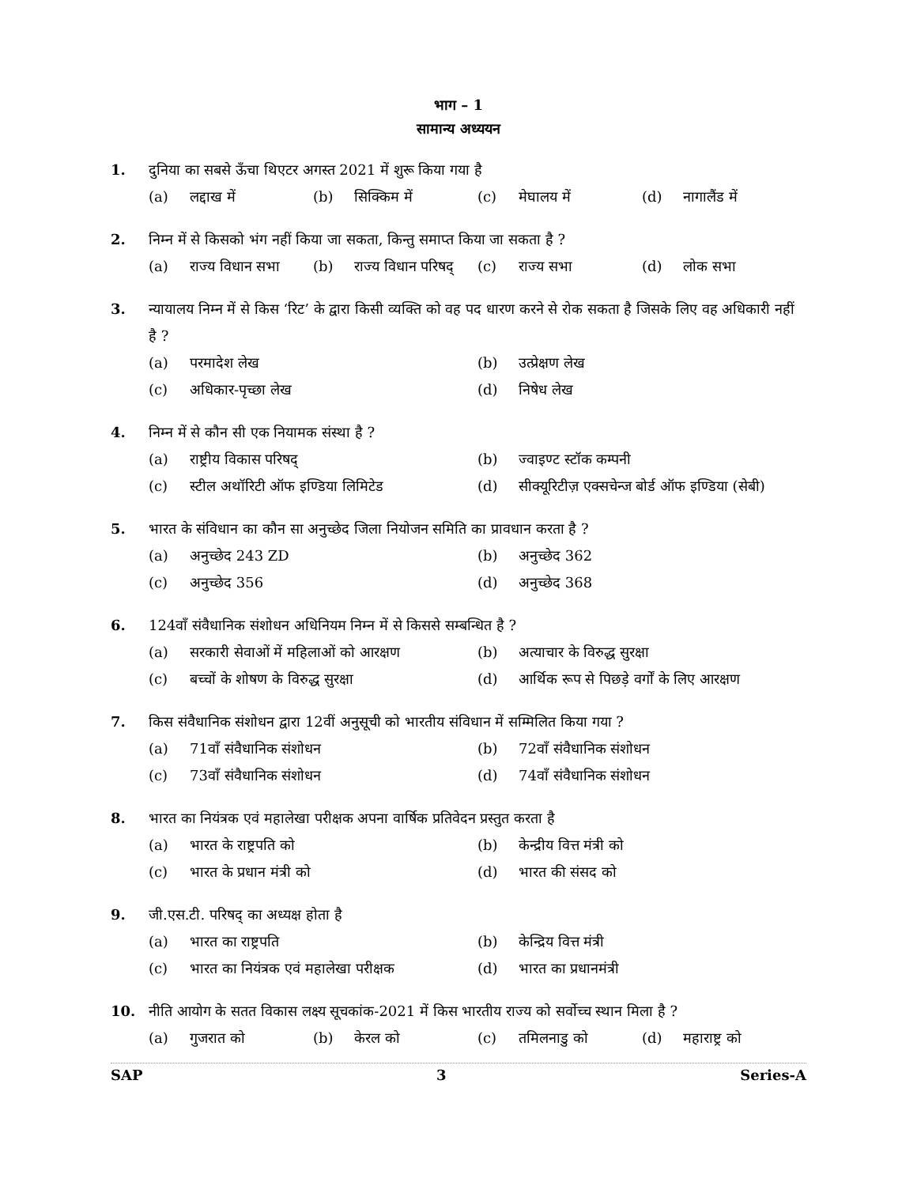भाग – 1
सामान्य अध्ययन
1. दुनिया का सबसे ऊँचा थिएटर अगस्त 2021 में शुरू किया गया है
(a) लद्दाख में (b) सिक्किम में (c) मेघालय में (d) नागालैंड में
2. निम्न में से किसको भंग नहीं किया जा सकता, किन्तु समाप्त किया जा सकता है ?
(a) राज्य विधान सभा (b) राज्य विधान परिषद् (c) राज्य सभा (d) लोक सभा
3. न्यायालय निम्न में से किस ‘रिट’ के द्वारा किसी व्यक्ति को वह पद धारण करने से रोक सकता है जिसके लिए वह अधिकारी नहीं है ?
(a) परमादेश लेख (b) उत्प्रेक्षण लेख
(c) अधिकार-पृच्छा लेख (d) निषेध लेख
4. निम्न में से कौन सी एक नियामक संस्था है ?
(a) राष्ट्रीय विकास परिषद् (b) ज्वाइण्ट स्टॉक कम्पनी
(c) स्टील अथॉरिटी ऑफ इण्डिया लिमिटेड (d) सीक्यूरिटीज़ एक्सचेन्ज बोर्ड ऑफ इण्डिया (सेबी)
5. भारत के संविधान का कौन सा अनुच्छेद जिला नियोजन समिति का प्रावधान करता है ?
(a) अनुच्छेद 243 ZD (b) अनुच्छेद 362
(c) अनुच्छेद 356 (d) अनुच्छेद 368
6. 124वाँ संवैधानिक संशोधन अधिनियम निम्न में से किससे सम्बन्धित है ?
(a) सरकारी सेवाओं में महिलाओं को आरक्षण (b) अत्याचार के विरुद्ध सुरक्षा
(c) बच्चों के शोषण के विरुद्ध सुरक्षा (d) आर्थिक रूप से पिछड़े वर्गों के लिए आरक्षण
7. किस संवैधानिक संशोधन द्वारा 12वीं अनुसूची को भारतीय संविधान में सम्मिलित किया गया ?
(a) 71वाँ संवैधानिक संशोधन (b) 72वाँ संवैधानिक संशोधन
(c) 73वाँ संवैधानिक संशोधन (d) 74वाँ संवैधानिक संशोधन
8. भारत का नियंत्रक एवं महालेखा परीक्षक अपना वार्षिक प्रतिवेदन प्रस्तुत करता है
(a) भारत के राष्ट्रपति को (b) केन्द्रीय वित्त मंत्री को
(c) भारत के प्रधान मंत्री को (d) भारत की संसद को
9. जी.एस.टी. परिषद् का अध्यक्ष होता है
(a) भारत का राष्ट्रपति (b) केन्द्रिय वित्त मंत्री
(c) भारत का नियंत्रक एवं महालेखा परीक्षक (d) भारत का प्रधानमंत्री
10. नीति आयोग के सतत विकास लक्ष्य सूचकांक-2021 में किस भारतीय राज्य को सर्वोच्च स्थान मिला है ?
(a) गुजरात को (b) केरल को (c) तमिलनाडु को (d) महाराष्ट्र को
SAP 3 Series-A